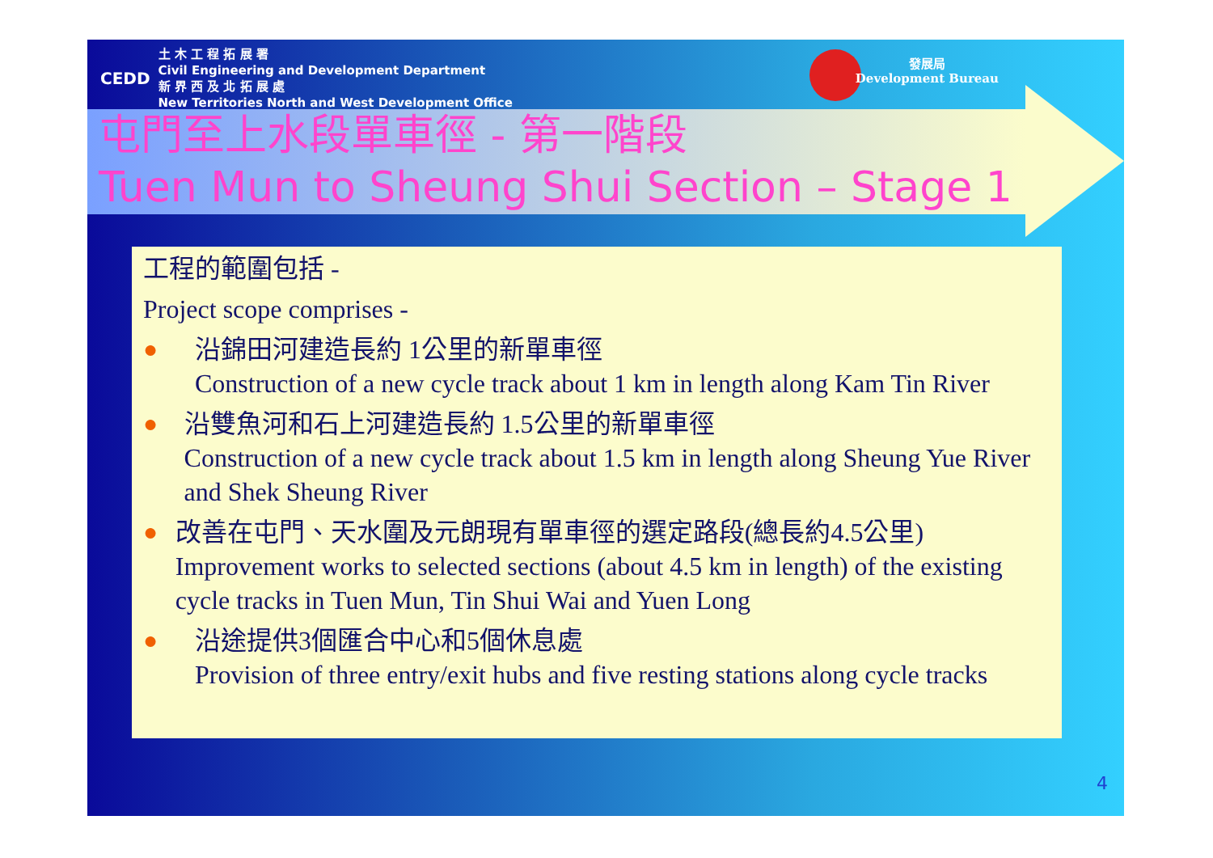CEDD
土 木 工 程 拓 展 署
Civil Engineering and Development Department
新 界 西 及 北 拓 展 處
New Territories North and West Development Office
發展局
Development Bureau
屯門至上水段單車徑 - 第一階段
Tuen Mun to Sheung Shui Section – Stage 1
工程的範圍包括 -
Project scope comprises -
● 沿錦田河建造長約 1公里的新單車徑
Construction of a new cycle track about 1 km in length along Kam Tin River
● 沿雙魚河和石上河建造長約 1.5公里的新單車徑
Construction of a new cycle track about 1.5 km in length along Sheung Yue River and Shek Sheung River
● 改善在屯門、天水圍及元朗現有單車徑的選定路段(總長約4.5公里)
Improvement works to selected sections (about 4.5 km in length) of the existing cycle tracks in Tuen Mun, Tin Shui Wai and Yuen Long
● 沿途提供3個匯合中心和5個休息處
Provision of three entry/exit hubs and five resting stations along cycle tracks
4